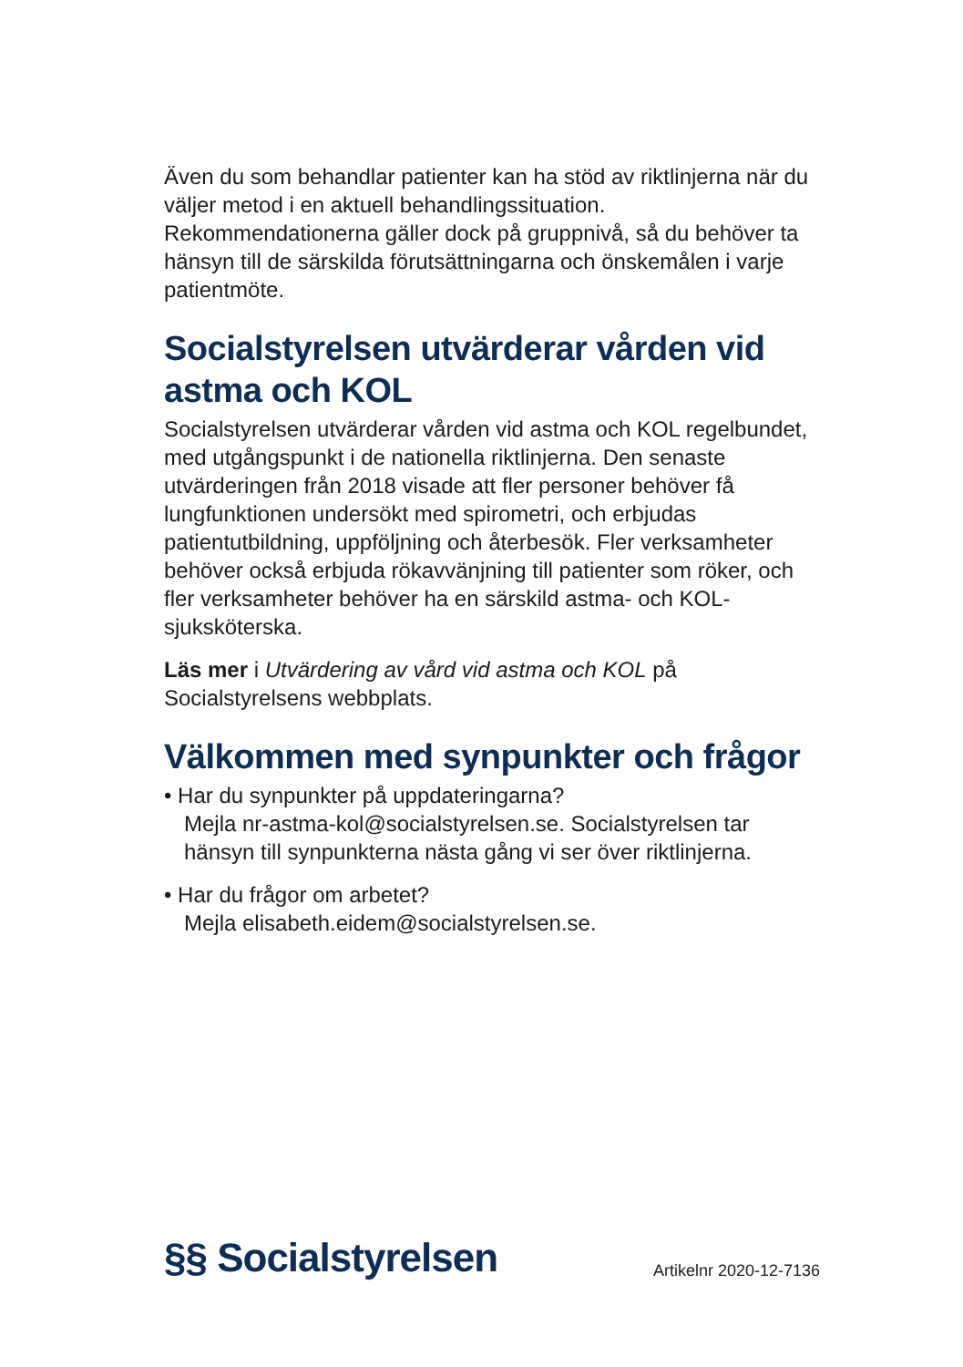Även du som behandlar patienter kan ha stöd av riktlinjerna när du väljer metod i en aktuell behandlingssituation. Rekommendationerna gäller dock på gruppnivå, så du behöver ta hänsyn till de särskilda förutsättningarna och önskemålen i varje patientmöte.
Socialstyrelsen utvärderar vården vid astma och KOL
Socialstyrelsen utvärderar vården vid astma och KOL regelbundet, med utgångspunkt i de nationella riktlinjerna. Den senaste utvärderingen från 2018 visade att fler personer behöver få lungfunktionen undersökt med spirometri, och erbjudas patientutbildning, uppföljning och återbesök. Fler verksamheter behöver också erbjuda rökavvänjning till patienter som röker, och fler verksamheter behöver ha en särskild astma- och KOL-sjuksköterska.
Läs mer i Utvärdering av vård vid astma och KOL på Socialstyrelsens webbplats.
Välkommen med synpunkter och frågor
• Har du synpunkter på uppdateringarna?
Mejla nr-astma-kol@socialstyrelsen.se. Socialstyrelsen tar hänsyn till synpunkterna nästa gång vi ser över riktlinjerna.
• Har du frågor om arbetet?
Mejla elisabeth.eidem@socialstyrelsen.se.
§§ Socialstyrelsen
Artikelnr 2020-12-7136